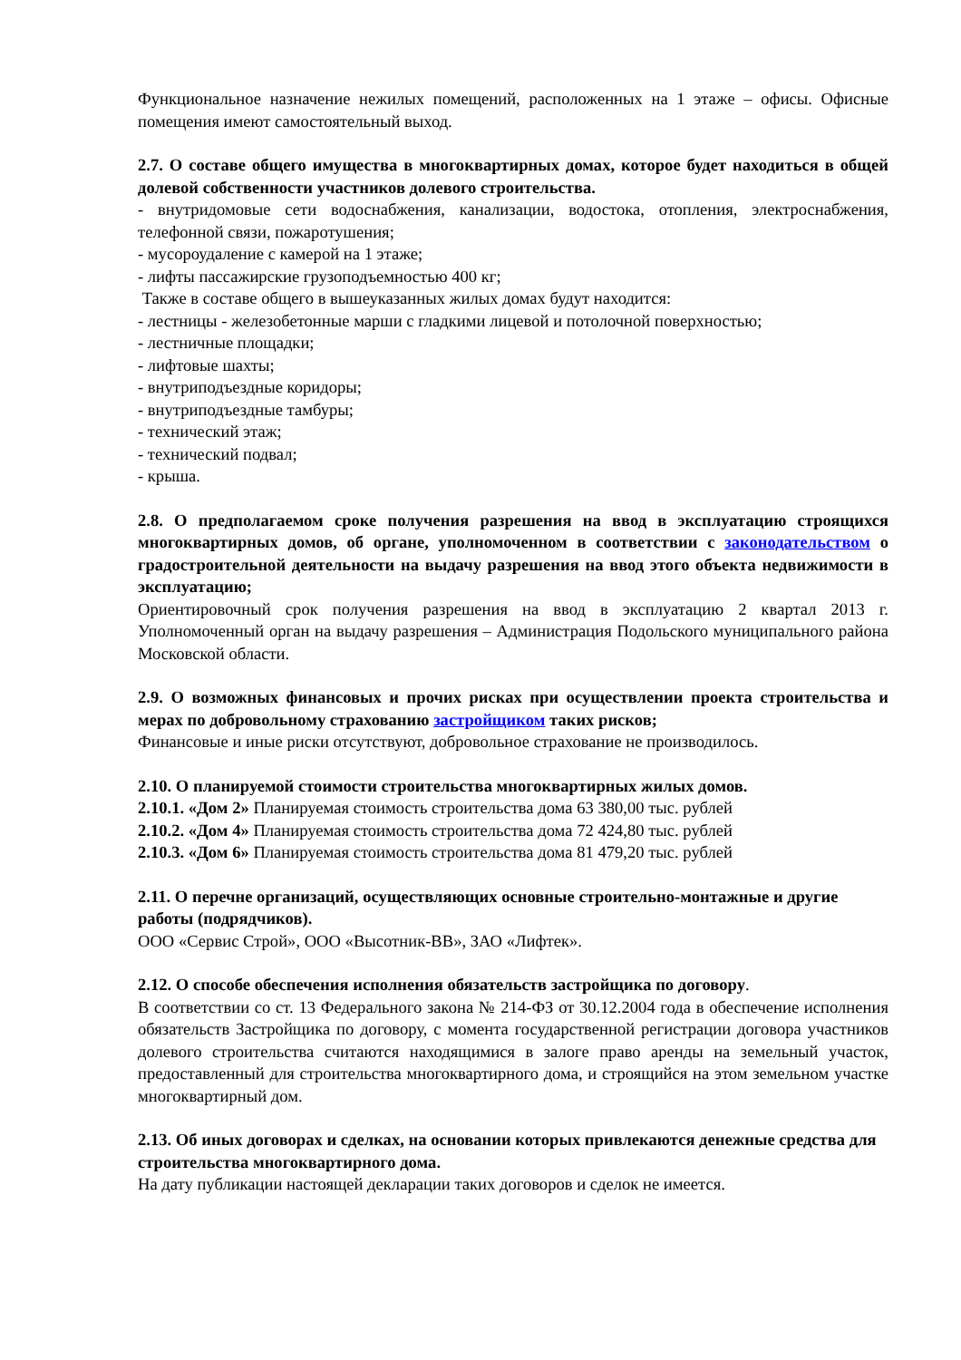Функциональное назначение нежилых помещений, расположенных на 1 этаже – офисы. Офисные помещения имеют самостоятельный выход.
2.7. О составе общего имущества в многоквартирных домах, которое будет находиться в общей долевой собственности участников долевого строительства.
- внутридомовые сети водоснабжения, канализации, водостока, отопления, электроснабжения, телефонной связи, пожаротушения;
- мусороудаление с камерой на 1 этаже;
- лифты пассажирские грузоподъемностью 400 кг;
Также в составе общего в вышеуказанных жилых домах будут находится:
- лестницы - железобетонные марши с гладкими лицевой и потолочной поверхностью;
- лестничные площадки;
- лифтовые шахты;
- внутриподъездные коридоры;
- внутриподъездные тамбуры;
- технический этаж;
- технический подвал;
- крыша.
2.8. О предполагаемом сроке получения разрешения на ввод в эксплуатацию строящихся многоквартирных домов, об органе, уполномоченном в соответствии с законодательством о градостроительной деятельности на выдачу разрешения на ввод этого объекта недвижимости в эксплуатацию;
Ориентировочный срок получения разрешения на ввод в эксплуатацию 2 квартал 2013 г. Уполномоченный орган на выдачу разрешения – Администрация Подольского муниципального района Московской области.
2.9. О возможных финансовых и прочих рисках при осуществлении проекта строительства и мерах по добровольному страхованию застройщиком таких рисков;
Финансовые и иные риски отсутствуют, добровольное страхование не производилось.
2.10. О планируемой стоимости строительства многоквартирных жилых домов.
2.10.1. «Дом 2» Планируемая стоимость строительства дома 63 380,00 тыс. рублей
2.10.2. «Дом 4» Планируемая стоимость строительства дома 72 424,80 тыс. рублей
2.10.3. «Дом 6» Планируемая стоимость строительства дома 81 479,20 тыс. рублей
2.11. О перечне организаций, осуществляющих основные строительно-монтажные и другие работы (подрядчиков).
ООО «Сервис Строй», ООО «Высотник-ВВ», ЗАО «Лифтек».
2.12. О способе обеспечения исполнения обязательств застройщика по договору.
В соответствии со ст. 13 Федерального закона № 214-ФЗ от 30.12.2004 года в обеспечение исполнения обязательств Застройщика по договору, с момента государственной регистрации договора участников долевого строительства считаются находящимися в залоге право аренды на земельный участок, предоставленный для строительства многоквартирного дома, и строящийся на этом земельном участке многоквартирный дом.
2.13. Об иных договорах и сделках, на основании которых привлекаются денежные средства для строительства многоквартирного дома.
На дату публикации настоящей декларации таких договоров и сделок не имеется.